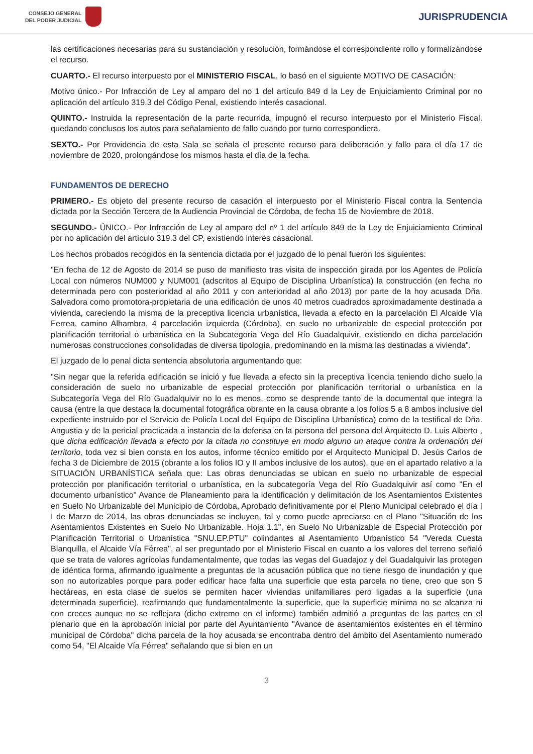CONSEJO GENERAL
DEL PODER JUDICIAL
JURISPRUDENCIA
las certificaciones necesarias para su sustanciación y resolución, formándose el correspondiente rollo y formalizándose el recurso.
CUARTO.- El recurso interpuesto por el MINISTERIO FISCAL, lo basó en el siguiente MOTIVO DE CASACIÓN:
Motivo único.- Por Infracción de Ley al amparo del no 1 del artículo 849 d la Ley de Enjuiciamiento Criminal por no aplicación del artículo 319.3 del Código Penal, existiendo interés casacional.
QUINTO.- Instruida la representación de la parte recurrida, impugnó el recurso interpuesto por el Ministerio Fiscal, quedando conclusos los autos para señalamiento de fallo cuando por turno correspondiera.
SEXTO.- Por Providencia de esta Sala se señala el presente recurso para deliberación y fallo para el día 17 de noviembre de 2020, prolongándose los mismos hasta el día de la fecha.
FUNDAMENTOS DE DERECHO
PRIMERO.- Es objeto del presente recurso de casación el interpuesto por el Ministerio Fiscal contra la Sentencia dictada por la Sección Tercera de la Audiencia Provincial de Córdoba, de fecha 15 de Noviembre de 2018.
SEGUNDO.- ÚNICO.- Por Infracción de Ley al amparo del nº 1 del artículo 849 de la Ley de Enjuiciamiento Criminal por no aplicación del artículo 319.3 del CP, existiendo interés casacional.
Los hechos probados recogidos en la sentencia dictada por el juzgado de lo penal fueron los siguientes:
"En fecha de 12 de Agosto de 2014 se puso de manifiesto tras visita de inspección girada por los Agentes de Policía Local con números NUM000 y NUM001 (adscritos al Equipo de Disciplina Urbanística) la construcción (en fecha no determinada pero con posterioridad al año 2011 y con anterioridad al año 2013) por parte de la hoy acusada Dña. Salvadora como promotora-propietaria de una edificación de unos 40 metros cuadrados aproximadamente destinada a vivienda, careciendo la misma de la preceptiva licencia urbanística, llevada a efecto en la parcelación El Alcaide Vía Ferrea, camino Alhambra, 4 parcelación izquierda (Córdoba), en suelo no urbanizable de especial protección por planificación territorial o urbanística en la Subcategoría Vega del Río Guadalquivir, existiendo en dicha parcelación numerosas construcciones consolidadas de diversa tipología, predominando en la misma las destinadas a vivienda".
El juzgado de lo penal dicta sentencia absolutoria argumentando que:
"Sin negar que la referida edificación se inició y fue llevada a efecto sin la preceptiva licencia teniendo dicho suelo la consideración de suelo no urbanizable de especial protección por planificación territorial o urbanística en la Subcategoría Vega del Río Guadalquivir no lo es menos, como se desprende tanto de la documental que integra la causa (entre la que destaca la documental fotográfica obrante en la causa obrante a los folios 5 a 8 ambos inclusive del expediente instruido por el Servicio de Policía Local del Equipo de Disciplina Urbanística) como de la testifical de Dña. Angustia y de la pericial practicada a instancia de la defensa en la persona del persona del Arquitecto D. Luis Alberto , que dicha edificación llevada a efecto por la citada no constituye en modo alguno un ataque contra la ordenación del territorio, toda vez si bien consta en los autos, informe técnico emitido por el Arquitecto Municipal D. Jesús Carlos de fecha 3 de Diciembre de 2015 (obrante a los folios IO y II ambos inclusive de los autos), que en el apartado relativo a la SITUACIÓN URBANÍSTICA señala que: Las obras denunciadas se ubican en suelo no urbanizable de especial protección por planificación territorial o urbanística, en la subcategoría Vega del Río Guadalquivir así como "En el documento urbanístico" Avance de Planeamiento para la identificación y delimitación de los Asentamientos Existentes en Suelo No Urbanizable del Municipio de Córdoba, Aprobado definitivamente por el Pleno Municipal celebrado el día I I de Marzo de 2014, las obras denunciadas se incluyen, tal y como puede apreciarse en el Plano "Situación de los Asentamientos Existentes en Suelo No Urbanizable. Hoja 1.1", en Suelo No Urbanizable de Especial Protección por Planificación Territorial o Urbanística "SNU.EP.PTU" colindantes al Asentamiento Urbanístico 54 "Vereda Cuesta Blanquilla, el Alcaide Vía Férrea", al ser preguntado por el Ministerio Fiscal en cuanto a los valores del terreno señaló que se trata de valores agrícolas fundamentalmente, que todas las vegas del Guadajoz y del Guadalquivir las protegen de idéntica forma, afirmando igualmente a preguntas de la acusación pública que no tiene riesgo de inundación y que son no autorizables porque para poder edificar hace falta una superficie que esta parcela no tiene, creo que son 5 hectáreas, en esta clase de suelos se permiten hacer viviendas unifamiliares pero ligadas a la superficie (una determinada superficie), reafirmando que fundamentalmente la superficie, que la superficie mínima no se alcanza ni con creces aunque no se reflejara (dicho extremo en el informe) también admitió a preguntas de las partes en el plenario que en la aprobación inicial por parte del Ayuntamiento "Avance de asentamientos existentes en el término municipal de Córdoba" dicha parcela de la hoy acusada se encontraba dentro del ámbito del Asentamiento numerado como 54, "El Alcaide Vía Férrea" señalando que si bien en un
3